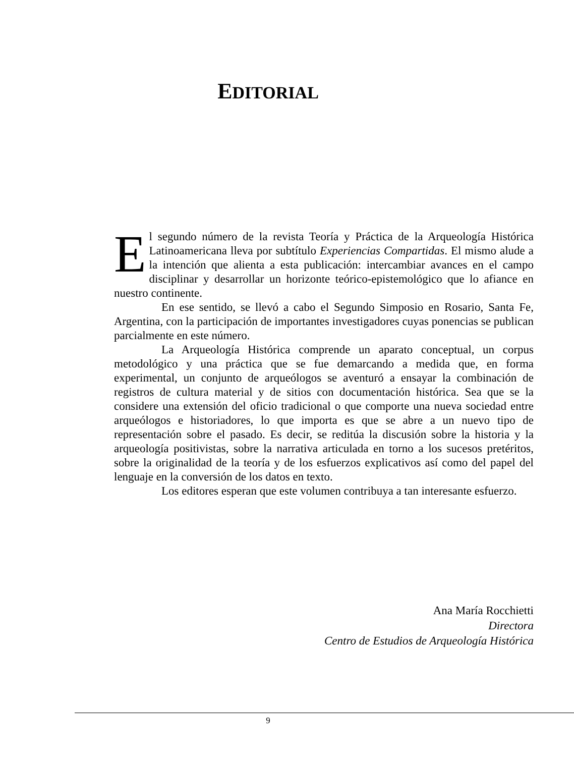EDITORIAL
El segundo número de la revista Teoría y Práctica de la Arqueología Histórica Latinoamericana lleva por subtítulo Experiencias Compartidas. El mismo alude a la intención que alienta a esta publicación: intercambiar avances en el campo disciplinar y desarrollar un horizonte teórico-epistemológico que lo afiance en nuestro continente.
En ese sentido, se llevó a cabo el Segundo Simposio en Rosario, Santa Fe, Argentina, con la participación de importantes investigadores cuyas ponencias se publican parcialmente en este número.
La Arqueología Histórica comprende un aparato conceptual, un corpus metodológico y una práctica que se fue demarcando a medida que, en forma experimental, un conjunto de arqueólogos se aventuró a ensayar la combinación de registros de cultura material y de sitios con documentación histórica. Sea que se la considere una extensión del oficio tradicional o que comporte una nueva sociedad entre arqueólogos e historiadores, lo que importa es que se abre a un nuevo tipo de representación sobre el pasado. Es decir, se reditúa la discusión sobre la historia y la arqueología positivistas, sobre la narrativa articulada en torno a los sucesos pretéritos, sobre la originalidad de la teoría y de los esfuerzos explicativos así como del papel del lenguaje en la conversión de los datos en texto.
Los editores esperan que este volumen contribuya a tan interesante esfuerzo.
Ana María Rocchietti
Directora
Centro de Estudios de Arqueología Histórica
9